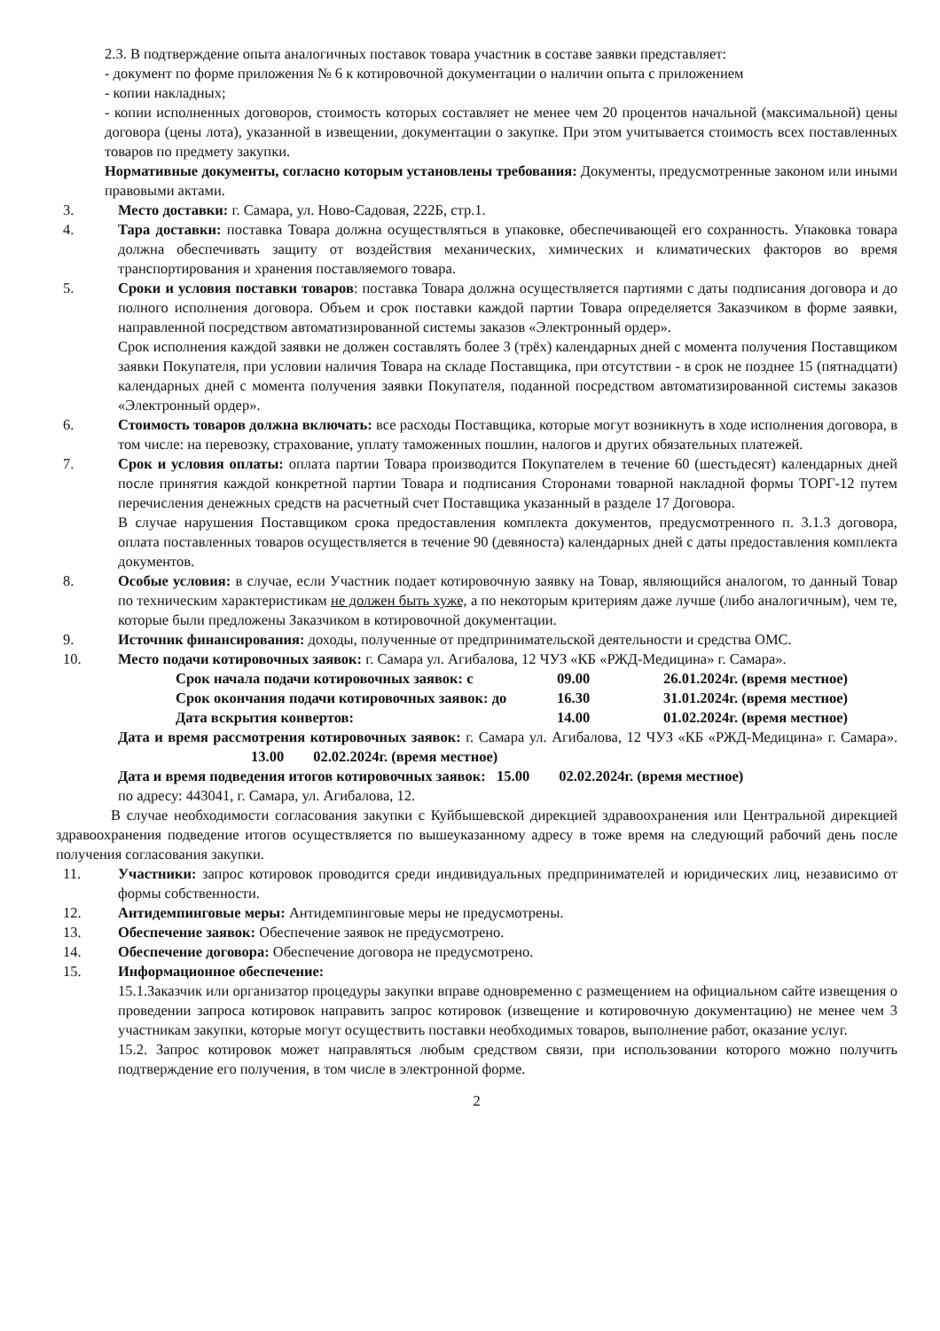2.3. В подтверждение опыта аналогичных поставок товара участник в составе заявки представляет:
- документ по форме приложения № 6 к котировочной документации о наличии опыта с приложением
- копии накладных;
- копии исполненных договоров, стоимость которых составляет не менее чем 20 процентов начальной (максимальной) цены договора (цены лота), указанной в извещении, документации о закупке. При этом учитывается стоимость всех поставленных товаров по предмету закупки.
Нормативные документы, согласно которым установлены требования: Документы, предусмотренные законом или иными правовыми актами.
3. Место доставки: г. Самара, ул. Ново-Садовая, 222Б, стр.1.
4. Тара доставки: поставка Товара должна осуществляться в упаковке, обеспечивающей его сохранность. Упаковка товара должна обеспечивать защиту от воздействия механических, химических и климатических факторов во время транспортирования и хранения поставляемого товара.
5. Сроки и условия поставки товаров: поставка Товара должна осуществляется партиями с даты подписания договора и до полного исполнения договора. Объем и срок поставки каждой партии Товара определяется Заказчиком в форме заявки, направленной посредством автоматизированной системы заказов «Электронный ордер».
Срок исполнения каждой заявки не должен составлять более 3 (трёх) календарных дней с момента получения Поставщиком заявки Покупателя, при условии наличия Товара на складе Поставщика, при отсутствии - в срок не позднее 15 (пятнадцати) календарных дней с момента получения заявки Покупателя, поданной посредством автоматизированной системы заказов «Электронный ордер».
6. Стоимость товаров должна включать: все расходы Поставщика, которые могут возникнуть в ходе исполнения договора, в том числе: на перевозку, страхование, уплату таможенных пошлин, налогов и других обязательных платежей.
7. Срок и условия оплаты: оплата партии Товара производится Покупателем в течение 60 (шестьдесят) календарных дней после принятия каждой конкретной партии Товара и подписания Сторонами товарной накладной формы ТОРГ-12 путем перечисления денежных средств на расчетный счет Поставщика указанный в разделе 17 Договора.
В случае нарушения Поставщиком срока предоставления комплекта документов, предусмотренного п. 3.1.3 договора, оплата поставленных товаров осуществляется в течение 90 (девяноста) календарных дней с даты предоставления комплекта документов.
8. Особые условия: в случае, если Участник подает котировочную заявку на Товар, являющийся аналогом, то данный Товар по техническим характеристикам не должен быть хуже, а по некоторым критериям даже лучше (либо аналогичным), чем те, которые были предложены Заказчиком в котировочной документации.
9. Источник финансирования: доходы, полученные от предпринимательской деятельности и средства ОМС.
10. Место подачи котировочных заявок: г. Самара ул. Агибалова, 12 ЧУЗ «КБ «РЖД-Медицина» г. Самара».
Срок начала подачи котировочных заявок: с 09.00 26.01.2024г. (время местное)
Срок окончания подачи котировочных заявок: до 16.30 31.01.2024г. (время местное)
Дата вскрытия конвертов: 14.00 01.02.2024г. (время местное)
Дата и время рассмотрения котировочных заявок: г. Самара ул. Агибалова, 12 ЧУЗ «КБ «РЖД-Медицина» г. Самара». 13.00 02.02.2024г. (время местное)
Дата и время подведения итогов котировочных заявок: 15.00 02.02.2024г. (время местное)
по адресу: 443041, г. Самара, ул. Агибалова, 12.
В случае необходимости согласования закупки с Куйбышевской дирекцией здравоохранения или Центральной дирекцией здравоохранения подведение итогов осуществляется по вышеуказанному адресу в тоже время на следующий рабочий день после получения согласования закупки.
11. Участники: запрос котировок проводится среди индивидуальных предпринимателей и юридических лиц, независимо от формы собственности.
12. Антидемпинговые меры: Антидемпинговые меры не предусмотрены.
13. Обеспечение заявок: Обеспечение заявок не предусмотрено.
14. Обеспечение договора: Обеспечение договора не предусмотрено.
15. Информационное обеспечение:
15.1.Заказчик или организатор процедуры закупки вправе одновременно с размещением на официальном сайте извещения о проведении запроса котировок направить запрос котировок (извещение и котировочную документацию) не менее чем 3 участникам закупки, которые могут осуществить поставки необходимых товаров, выполнение работ, оказание услуг.
15.2. Запрос котировок может направляться любым средством связи, при использовании которого можно получить подтверждение его получения, в том числе в электронной форме.
2